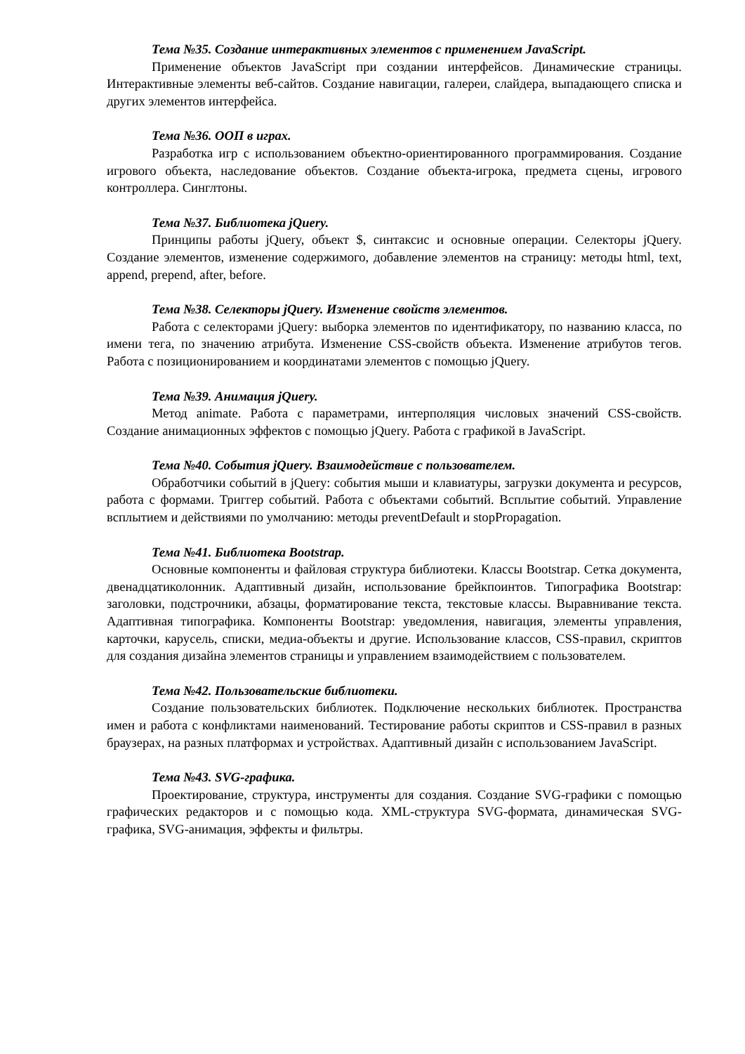Тема №35. Создание интерактивных элементов с применением JavaScript.
Применение объектов JavaScript при создании интерфейсов. Динамические страницы. Интерактивные элементы веб-сайтов. Создание навигации, галереи, слайдера, выпадающего списка и других элементов интерфейса.
Тема №36. ООП в играх.
Разработка игр с использованием объектно-ориентированного программирования. Создание игрового объекта, наследование объектов. Создание объекта-игрока, предмета сцены, игрового контроллера. Синглтоны.
Тема №37. Библиотека jQuery.
Принципы работы jQuery, объект $, синтаксис и основные операции. Селекторы jQuery. Создание элементов, изменение содержимого, добавление элементов на страницу: методы html, text, append, prepend, after, before.
Тема №38. Селекторы jQuery. Изменение свойств элементов.
Работа с селекторами jQuery: выборка элементов по идентификатору, по названию класса, по имени тега, по значению атрибута. Изменение CSS-свойств объекта. Изменение атрибутов тегов. Работа с позиционированием и координатами элементов с помощью jQuery.
Тема №39. Анимация jQuery.
Метод animate. Работа с параметрами, интерполяция числовых значений CSS-свойств. Создание анимационных эффектов с помощью jQuery. Работа с графикой в JavaScript.
Тема №40. События jQuery. Взаимодействие с пользователем.
Обработчики событий в jQuery: события мыши и клавиатуры, загрузки документа и ресурсов, работа с формами. Триггер событий. Работа с объектами событий. Всплытие событий. Управление всплытием и действиями по умолчанию: методы preventDefault и stopPropagation.
Тема №41. Библиотека Bootstrap.
Основные компоненты и файловая структура библиотеки. Классы Bootstrap. Сетка документа, двенадцатиколонник. Адаптивный дизайн, использование брейкпоинтов. Типографика Bootstrap: заголовки, подстрочники, абзацы, форматирование текста, текстовые классы. Выравнивание текста. Адаптивная типографика. Компоненты Bootstrap: уведомления, навигация, элементы управления, карточки, карусель, списки, медиа-объекты и другие. Использование классов, CSS-правил, скриптов для создания дизайна элементов страницы и управлением взаимодействием с пользователем.
Тема №42. Пользовательские библиотеки.
Создание пользовательских библиотек. Подключение нескольких библиотек. Пространства имен и работа с конфликтами наименований. Тестирование работы скриптов и CSS-правил в разных браузерах, на разных платформах и устройствах. Адаптивный дизайн с использованием JavaScript.
Тема №43. SVG-графика.
Проектирование, структура, инструменты для создания. Создание SVG-графики с помощью графических редакторов и с помощью кода. XML-структура SVG-формата, динамическая SVG-графика, SVG-анимация, эффекты и фильтры.